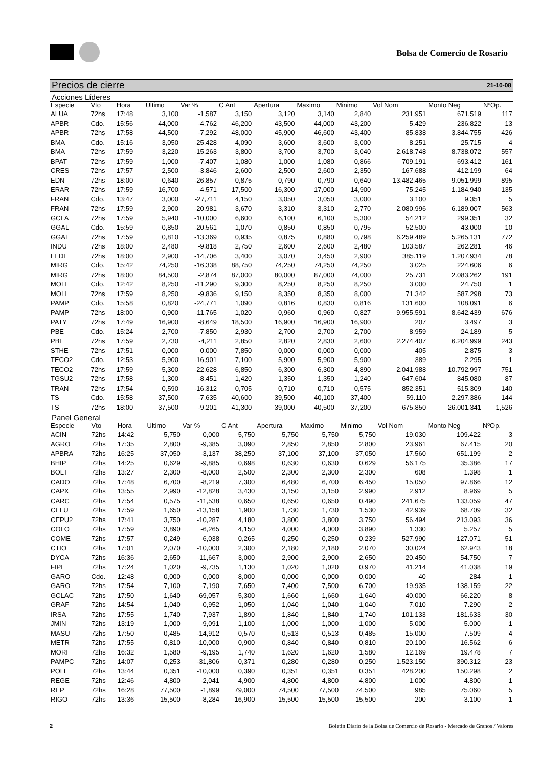Bolsa de Comercio de Rosario
Precios de cierre 21-10-08
Acciones Líderes
| Especie | Vto | Hora | Ultimo | Var % | C Ant | Apertura | Maximo | Minimo | Vol Nom | Monto Neg | NºOp. |
| --- | --- | --- | --- | --- | --- | --- | --- | --- | --- | --- | --- |
| ALUA | 72hs | 17:48 | 3,100 | -1,587 | 3,150 | 3,120 | 3,140 | 2,840 | 231.951 | 671.519 | 117 |
| APBR | Cdo. | 15:56 | 44,000 | -4,762 | 46,200 | 43,500 | 44,000 | 43,200 | 5.429 | 236.822 | 13 |
| APBR | 72hs | 17:58 | 44,500 | -7,292 | 48,000 | 45,900 | 46,600 | 43,400 | 85.838 | 3.844.755 | 426 |
| BMA | Cdo. | 15:16 | 3,050 | -25,428 | 4,090 | 3,600 | 3,600 | 3,000 | 8.251 | 25.715 | 4 |
| BMA | 72hs | 17:59 | 3,220 | -15,263 | 3,800 | 3,700 | 3,700 | 3,040 | 2.618.748 | 8.738.072 | 557 |
| BPAT | 72hs | 17:59 | 1,000 | -7,407 | 1,080 | 1,000 | 1,080 | 0,866 | 709.191 | 693.412 | 161 |
| CRES | 72hs | 17:57 | 2,500 | -3,846 | 2,600 | 2,500 | 2,600 | 2,350 | 167.688 | 412.199 | 64 |
| EDN | 72hs | 18:00 | 0,640 | -26,857 | 0,875 | 0,790 | 0,790 | 0,640 | 13.482.465 | 9.051.999 | 895 |
| ERAR | 72hs | 17:59 | 16,700 | -4,571 | 17,500 | 16,300 | 17,000 | 14,900 | 75.245 | 1.184.940 | 135 |
| FRAN | Cdo. | 13:47 | 3,000 | -27,711 | 4,150 | 3,050 | 3,050 | 3,000 | 3.100 | 9.351 | 5 |
| FRAN | 72hs | 17:59 | 2,900 | -20,981 | 3,670 | 3,310 | 3,310 | 2,770 | 2.080.996 | 6.189.007 | 563 |
| GCLA | 72hs | 17:59 | 5,940 | -10,000 | 6,600 | 6,100 | 6,100 | 5,300 | 54.212 | 299.351 | 32 |
| GGAL | Cdo. | 15:59 | 0,850 | -20,561 | 1,070 | 0,850 | 0,850 | 0,795 | 52.500 | 43.000 | 10 |
| GGAL | 72hs | 17:59 | 0,810 | -13,369 | 0,935 | 0,875 | 0,880 | 0,798 | 6.259.489 | 5.265.131 | 772 |
| INDU | 72hs | 18:00 | 2,480 | -9,818 | 2,750 | 2,600 | 2,600 | 2,480 | 103.587 | 262.281 | 46 |
| LEDE | 72hs | 18:00 | 2,900 | -14,706 | 3,400 | 3,070 | 3,450 | 2,900 | 385.119 | 1.207.934 | 78 |
| MIRG | Cdo. | 15:42 | 74,250 | -16,338 | 88,750 | 74,250 | 74,250 | 74,250 | 3.025 | 224.606 | 6 |
| MIRG | 72hs | 18:00 | 84,500 | -2,874 | 87,000 | 80,000 | 87,000 | 74,000 | 25.731 | 2.083.262 | 191 |
| MOLI | Cdo. | 12:42 | 8,250 | -11,290 | 9,300 | 8,250 | 8,250 | 8,250 | 3.000 | 24.750 | 1 |
| MOLI | 72hs | 17:59 | 8,250 | -9,836 | 9,150 | 8,350 | 8,350 | 8,000 | 71.342 | 587.298 | 73 |
| PAMP | Cdo. | 15:58 | 0,820 | -24,771 | 1,090 | 0,816 | 0,830 | 0,816 | 131.600 | 108.091 | 6 |
| PAMP | 72hs | 18:00 | 0,900 | -11,765 | 1,020 | 0,960 | 0,960 | 0,827 | 9.955.591 | 8.642.439 | 676 |
| PATY | 72hs | 17:49 | 16,900 | -8,649 | 18,500 | 16,900 | 16,900 | 16,900 | 207 | 3.497 | 3 |
| PBE | Cdo. | 15:24 | 2,700 | -7,850 | 2,930 | 2,700 | 2,700 | 2,700 | 8.959 | 24.189 | 5 |
| PBE | 72hs | 17:59 | 2,730 | -4,211 | 2,850 | 2,820 | 2,830 | 2,600 | 2.274.407 | 6.204.999 | 243 |
| STHE | 72hs | 17:51 | 0,000 | 0,000 | 7,850 | 0,000 | 0,000 | 0,000 | 405 | 2.875 | 3 |
| TECO2 | Cdo. | 12:53 | 5,900 | -16,901 | 7,100 | 5,900 | 5,900 | 5,900 | 389 | 2.295 | 1 |
| TECO2 | 72hs | 17:59 | 5,300 | -22,628 | 6,850 | 6,300 | 6,300 | 4,890 | 2.041.988 | 10.792.997 | 751 |
| TGSU2 | 72hs | 17:58 | 1,300 | -8,451 | 1,420 | 1,350 | 1,350 | 1,240 | 647.604 | 845.080 | 87 |
| TRAN | 72hs | 17:54 | 0,590 | -16,312 | 0,705 | 0,710 | 0,710 | 0,575 | 852.351 | 515.309 | 140 |
| TS | Cdo. | 15:58 | 37,500 | -7,635 | 40,600 | 39,500 | 40,100 | 37,400 | 59.110 | 2.297.386 | 144 |
| TS | 72hs | 18:00 | 37,500 | -9,201 | 41,300 | 39,000 | 40,500 | 37,200 | 675.850 | 26.001.341 | 1,526 |
Panel General
| Especie | Vto | Hora | Ultimo | Var % | C Ant | Apertura | Maximo | Minimo | Vol Nom | Monto Neg | NºOp. |
| --- | --- | --- | --- | --- | --- | --- | --- | --- | --- | --- | --- |
| ACIN | 72hs | 14:42 | 5,750 | 0,000 | 5,750 | 5,750 | 5,750 | 5,750 | 19.030 | 109.422 | 3 |
| AGRO | 72hs | 17:35 | 2,800 | -9,385 | 3,090 | 2,850 | 2,850 | 2,800 | 23.961 | 67.415 | 20 |
| APBRA | 72hs | 16:25 | 37,050 | -3,137 | 38,250 | 37,100 | 37,100 | 37,050 | 17.560 | 651.199 | 2 |
| BHIP | 72hs | 14:25 | 0,629 | -9,885 | 0,698 | 0,630 | 0,630 | 0,629 | 56.175 | 35.386 | 17 |
| BOLT | 72hs | 13:27 | 2,300 | -8,000 | 2,500 | 2,300 | 2,300 | 2,300 | 608 | 1.398 | 1 |
| CADO | 72hs | 17:48 | 6,700 | -8,219 | 7,300 | 6,480 | 6,700 | 6,450 | 15.050 | 97.866 | 12 |
| CAPX | 72hs | 13:55 | 2,990 | -12,828 | 3,430 | 3,150 | 3,150 | 2,990 | 2.912 | 8.969 | 5 |
| CARC | 72hs | 17:54 | 0,575 | -11,538 | 0,650 | 0,650 | 0,650 | 0,490 | 241.675 | 133.059 | 47 |
| CELU | 72hs | 17:59 | 1,650 | -13,158 | 1,900 | 1,730 | 1,730 | 1,530 | 42.939 | 68.709 | 32 |
| CEPU2 | 72hs | 17:41 | 3,750 | -10,287 | 4,180 | 3,800 | 3,800 | 3,750 | 56.494 | 213.093 | 36 |
| COLO | 72hs | 17:59 | 3,890 | -6,265 | 4,150 | 4,000 | 4,000 | 3,890 | 1.330 | 5.257 | 5 |
| COME | 72hs | 17:57 | 0,249 | -6,038 | 0,265 | 0,250 | 0,250 | 0,239 | 527.990 | 127.071 | 51 |
| CTIO | 72hs | 17:01 | 2,070 | -10,000 | 2,300 | 2,180 | 2,180 | 2,070 | 30.024 | 62.943 | 18 |
| DYCA | 72hs | 16:36 | 2,650 | -11,667 | 3,000 | 2,900 | 2,900 | 2,650 | 20.450 | 54.750 | 7 |
| FIPL | 72hs | 17:24 | 1,020 | -9,735 | 1,130 | 1,020 | 1,020 | 0,970 | 41.214 | 41.038 | 19 |
| GARO | Cdo. | 12:48 | 0,000 | 0,000 | 8,000 | 0,000 | 0,000 | 0,000 | 40 | 284 | 1 |
| GARO | 72hs | 17:54 | 7,100 | -7,190 | 7,650 | 7,400 | 7,500 | 6,700 | 19.935 | 138.159 | 22 |
| GCLAC | 72hs | 17:50 | 1,640 | -69,057 | 5,300 | 1,660 | 1,660 | 1,640 | 40.000 | 66.220 | 8 |
| GRAF | 72hs | 14:54 | 1,040 | -0,952 | 1,050 | 1,040 | 1,040 | 1,040 | 7.010 | 7.290 | 2 |
| IRSA | 72hs | 17:55 | 1,740 | -7,937 | 1,890 | 1,840 | 1,840 | 1,740 | 101.133 | 181.633 | 30 |
| JMIN | 72hs | 13:19 | 1,000 | -9,091 | 1,100 | 1,000 | 1,000 | 1,000 | 5.000 | 5.000 | 1 |
| MASU | 72hs | 17:50 | 0,485 | -14,912 | 0,570 | 0,513 | 0,513 | 0,485 | 15.000 | 7.509 | 4 |
| METR | 72hs | 17:55 | 0,810 | -10,000 | 0,900 | 0,840 | 0,840 | 0,810 | 20.100 | 16.562 | 6 |
| MORI | 72hs | 16:32 | 1,580 | -9,195 | 1,740 | 1,620 | 1,620 | 1,580 | 12.169 | 19.478 | 7 |
| PAMPC | 72hs | 14:07 | 0,253 | -31,806 | 0,371 | 0,280 | 0,280 | 0,250 | 1.523.150 | 390.312 | 23 |
| POLL | 72hs | 13:44 | 0,351 | -10,000 | 0,390 | 0,351 | 0,351 | 0,351 | 428.200 | 150.298 | 2 |
| REGE | 72hs | 12:46 | 4,800 | -2,041 | 4,900 | 4,800 | 4,800 | 4,800 | 1.000 | 4.800 | 1 |
| REP | 72hs | 16:28 | 77,500 | -1,899 | 79,000 | 74,500 | 77,500 | 74,500 | 985 | 75.060 | 5 |
| RIGO | 72hs | 13:36 | 15,500 | -8,284 | 16,900 | 15,500 | 15,500 | 15,500 | 200 | 3.100 | 1 |
2 Boletín Diario de la Bolsa de Comercio de Rosario - Mercado de Granos / Valores